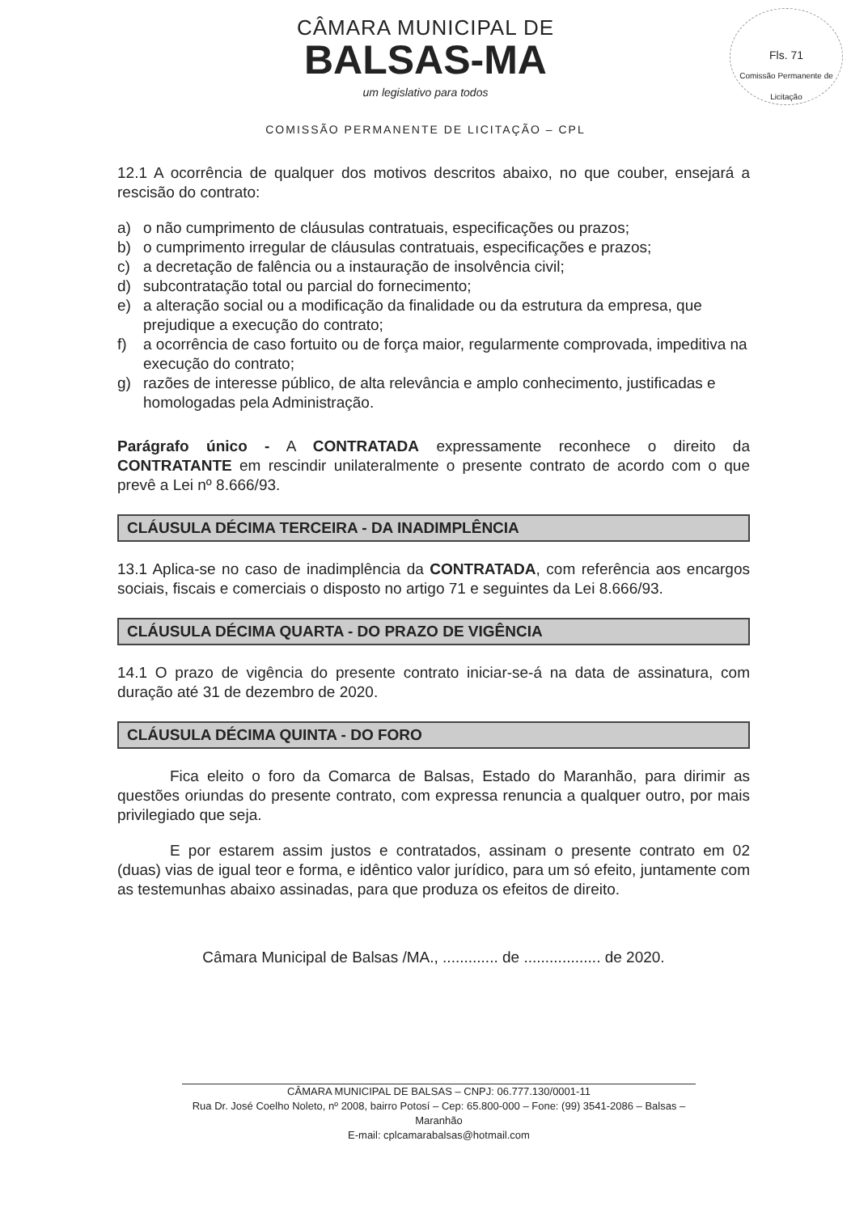Fls. 71
Comissão Permanente de Licitação
CÂMARA MUNICIPAL DE
BALSAS-MA
um legislativo para todos
COMISSÃO PERMANENTE DE LICITAÇÃO – CPL
12.1 A ocorrência de qualquer dos motivos descritos abaixo, no que couber, ensejará a rescisão do contrato:
a) o não cumprimento de cláusulas contratuais, especificações ou prazos;
b) o cumprimento irregular de cláusulas contratuais, especificações e prazos;
c) a decretação de falência ou a instauração de insolvência civil;
d) subcontratação total ou parcial do fornecimento;
e) a alteração social ou a modificação da finalidade ou da estrutura da empresa, que prejudique a execução do contrato;
f) a ocorrência de caso fortuito ou de força maior, regularmente comprovada, impeditiva na execução do contrato;
g) razões de interesse público, de alta relevância e amplo conhecimento, justificadas e homologadas pela Administração.
Parágrafo único - A CONTRATADA expressamente reconhece o direito da CONTRATANTE em rescindir unilateralmente o presente contrato de acordo com o que prevê a Lei nº 8.666/93.
CLÁUSULA DÉCIMA TERCEIRA - DA INADIMPLÊNCIA
13.1 Aplica-se no caso de inadimplência da CONTRATADA, com referência aos encargos sociais, fiscais e comerciais o disposto no artigo 71 e seguintes da Lei 8.666/93.
CLÁUSULA DÉCIMA QUARTA - DO PRAZO DE VIGÊNCIA
14.1 O prazo de vigência do presente contrato iniciar-se-á na data de assinatura, com duração até 31 de dezembro de 2020.
CLÁUSULA DÉCIMA QUINTA - DO FORO
Fica eleito o foro da Comarca de Balsas, Estado do Maranhão, para dirimir as questões oriundas do presente contrato, com expressa renuncia a qualquer outro, por mais privilegiado que seja.
E por estarem assim justos e contratados, assinam o presente contrato em 02 (duas) vias de igual teor e forma, e idêntico valor jurídico, para um só efeito, juntamente com as testemunhas abaixo assinadas, para que produza os efeitos de direito.
Câmara Municipal de Balsas /MA., ............. de .................. de 2020.
CÂMARA MUNICIPAL DE BALSAS – CNPJ: 06.777.130/0001-11
Rua Dr. José Coelho Noleto, nº 2008, bairro Potosí – Cep: 65.800-000 – Fone: (99) 3541-2086 – Balsas – Maranhão
E-mail: cplcamarabalsas@hotmail.com